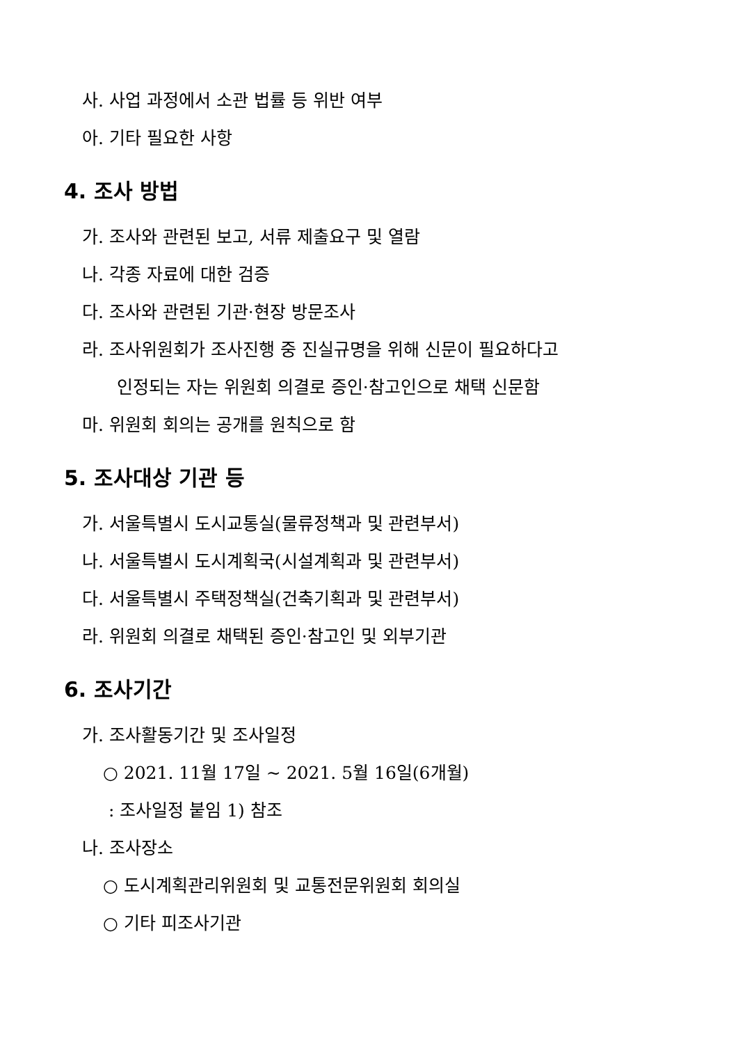사. 사업 과정에서 소관 법률 등 위반 여부
아. 기타 필요한 사항
4. 조사 방법
가. 조사와 관련된 보고, 서류 제출요구 및 열람
나. 각종 자료에 대한 검증
다. 조사와 관련된 기관·현장 방문조사
라. 조사위원회가 조사진행 중 진실규명을 위해 신문이 필요하다고
인정되는 자는 위원회 의결로 증인·참고인으로 채택 신문함
마. 위원회 회의는 공개를 원칙으로 함
5. 조사대상 기관 등
가. 서울특별시 도시교통실(물류정책과 및 관련부서)
나. 서울특별시 도시계획국(시설계획과 및 관련부서)
다. 서울특별시 주택정책실(건축기획과 및 관련부서)
라. 위원회 의결로 채택된 증인·참고인 및 외부기관
6. 조사기간
가. 조사활동기간 및 조사일정
○ 2021. 11월 17일 ~ 2021. 5월 16일(6개월)
: 조사일정 붙임 1) 참조
나. 조사장소
○ 도시계획관리위원회 및 교통전문위원회 회의실
○ 기타 피조사기관